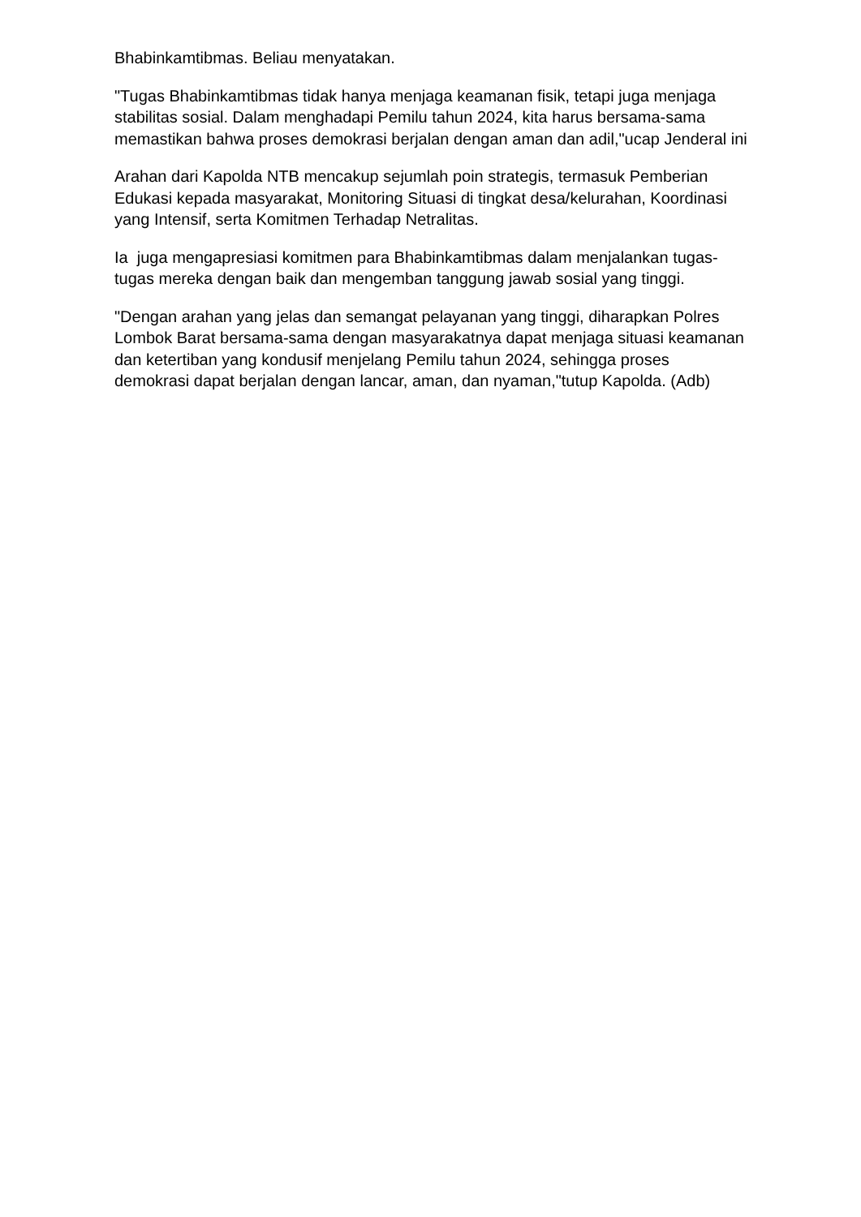Bhabinkamtibmas. Beliau menyatakan.
"Tugas Bhabinkamtibmas tidak hanya menjaga keamanan fisik, tetapi juga menjaga stabilitas sosial. Dalam menghadapi Pemilu tahun 2024, kita harus bersama-sama memastikan bahwa proses demokrasi berjalan dengan aman dan adil,"ucap Jenderal ini
Arahan dari Kapolda NTB mencakup sejumlah poin strategis, termasuk Pemberian Edukasi kepada masyarakat, Monitoring Situasi di tingkat desa/kelurahan, Koordinasi yang Intensif, serta Komitmen Terhadap Netralitas.
Ia juga mengapresiasi komitmen para Bhabinkamtibmas dalam menjalankan tugas-tugas mereka dengan baik dan mengemban tanggung jawab sosial yang tinggi.
"Dengan arahan yang jelas dan semangat pelayanan yang tinggi, diharapkan Polres Lombok Barat bersama-sama dengan masyarakatnya dapat menjaga situasi keamanan dan ketertiban yang kondusif menjelang Pemilu tahun 2024, sehingga proses demokrasi dapat berjalan dengan lancar, aman, dan nyaman,"tutup Kapolda. (Adb)